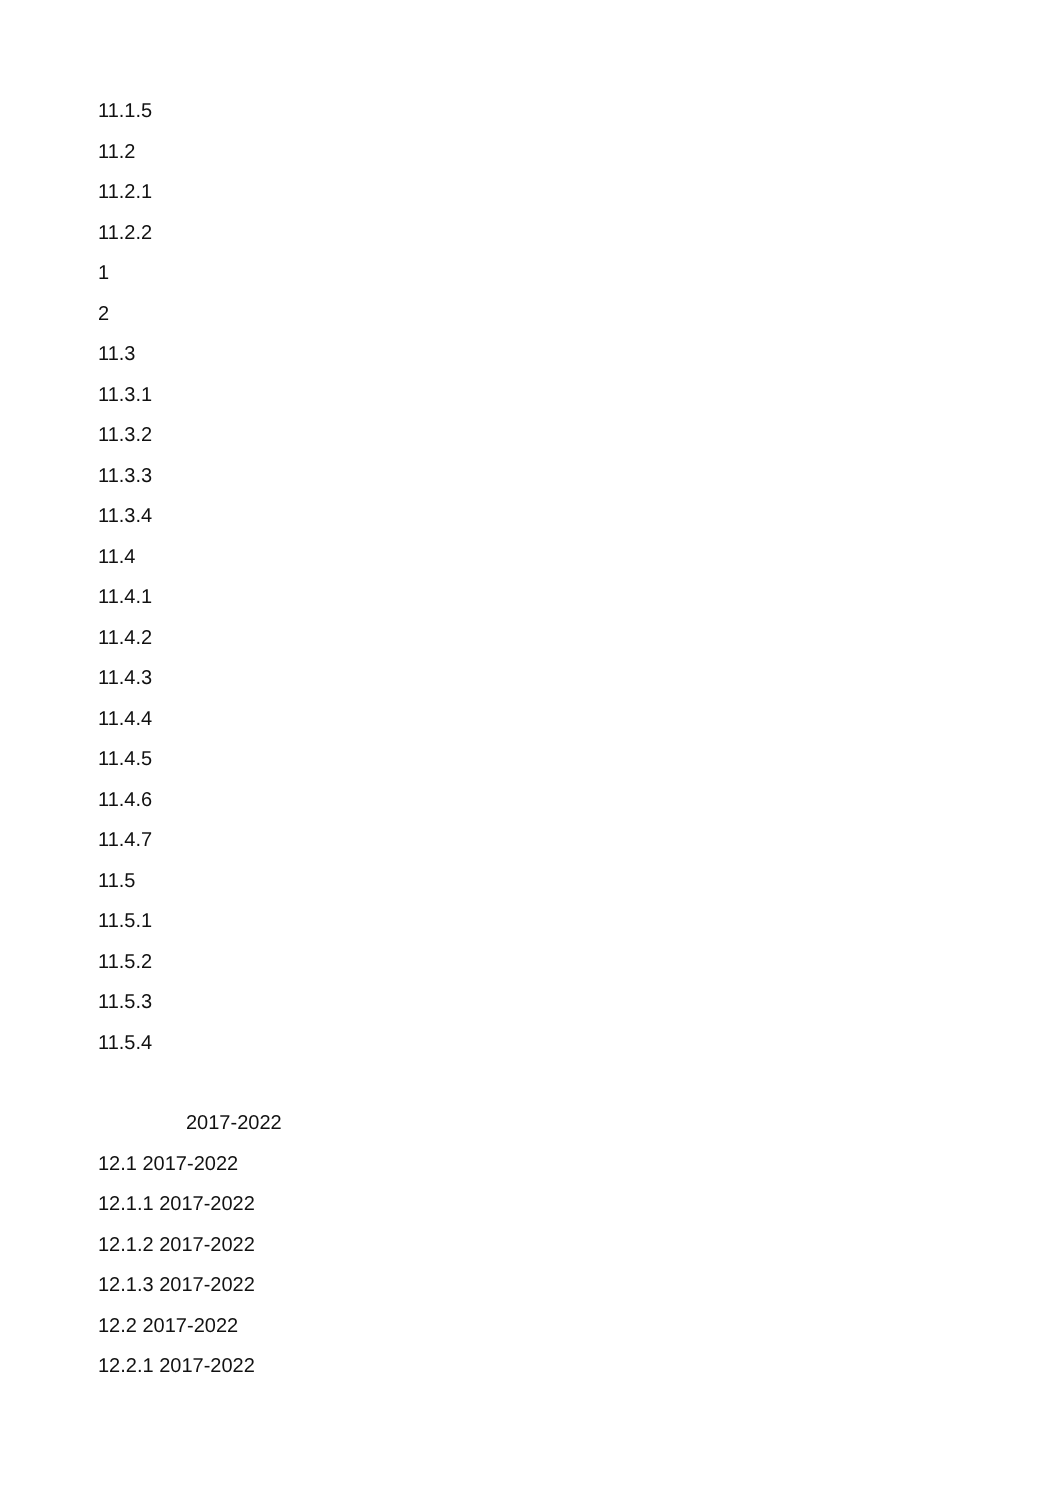11.1.5
11.2
11.2.1
11.2.2
1
2
11.3
11.3.1
11.3.2
11.3.3
11.3.4
11.4
11.4.1
11.4.2
11.4.3
11.4.4
11.4.5
11.4.6
11.4.7
11.5
11.5.1
11.5.2
11.5.3
11.5.4
2017-2022
12.1 2017-2022
12.1.1 2017-2022
12.1.2 2017-2022
12.1.3 2017-2022
12.2 2017-2022
12.2.1 2017-2022